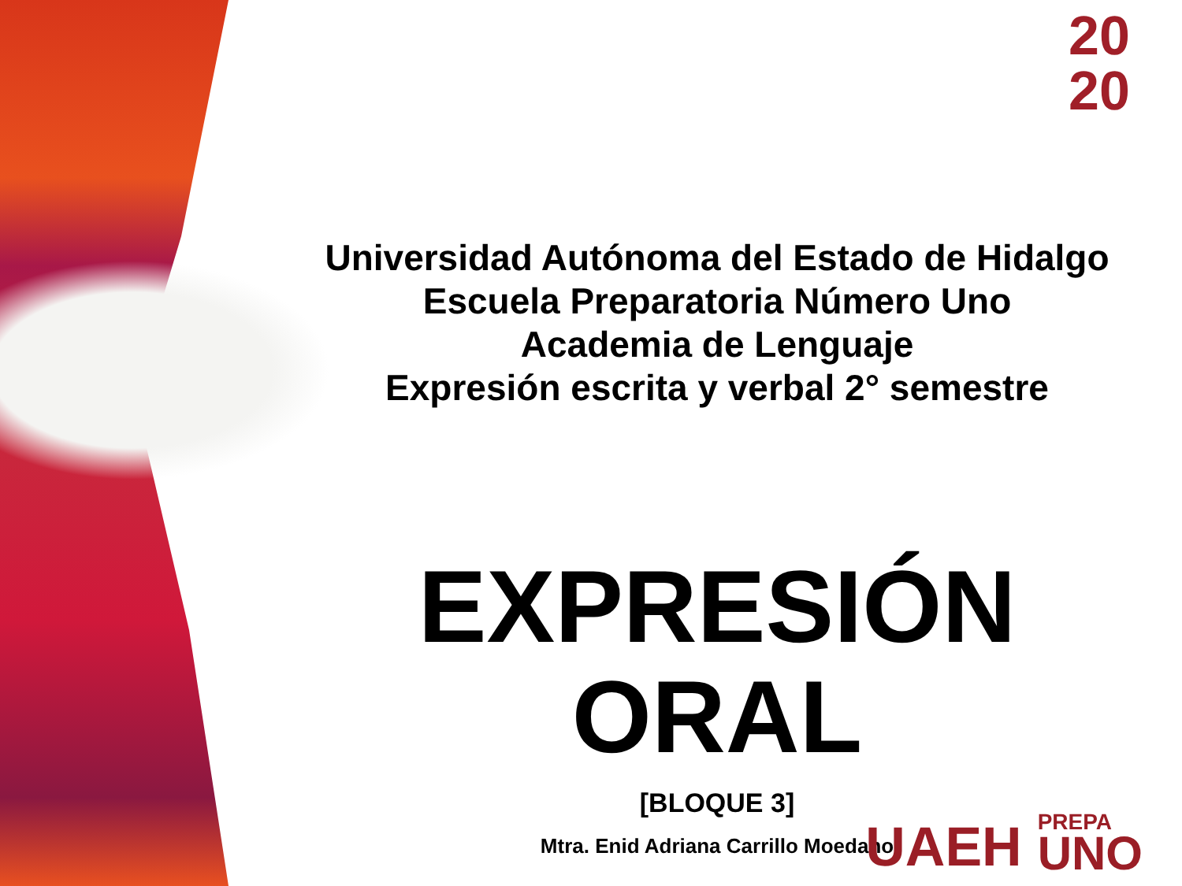20
20
Universidad Autónoma del Estado de Hidalgo
Escuela Preparatoria Número Uno
Academia de Lenguaje
Expresión escrita y verbal 2° semestre
EXPRESIÓN ORAL
[BLOQUE 3]
Mtra. Enid Adriana Carrillo Moedano
UAEH PREPA
UNO